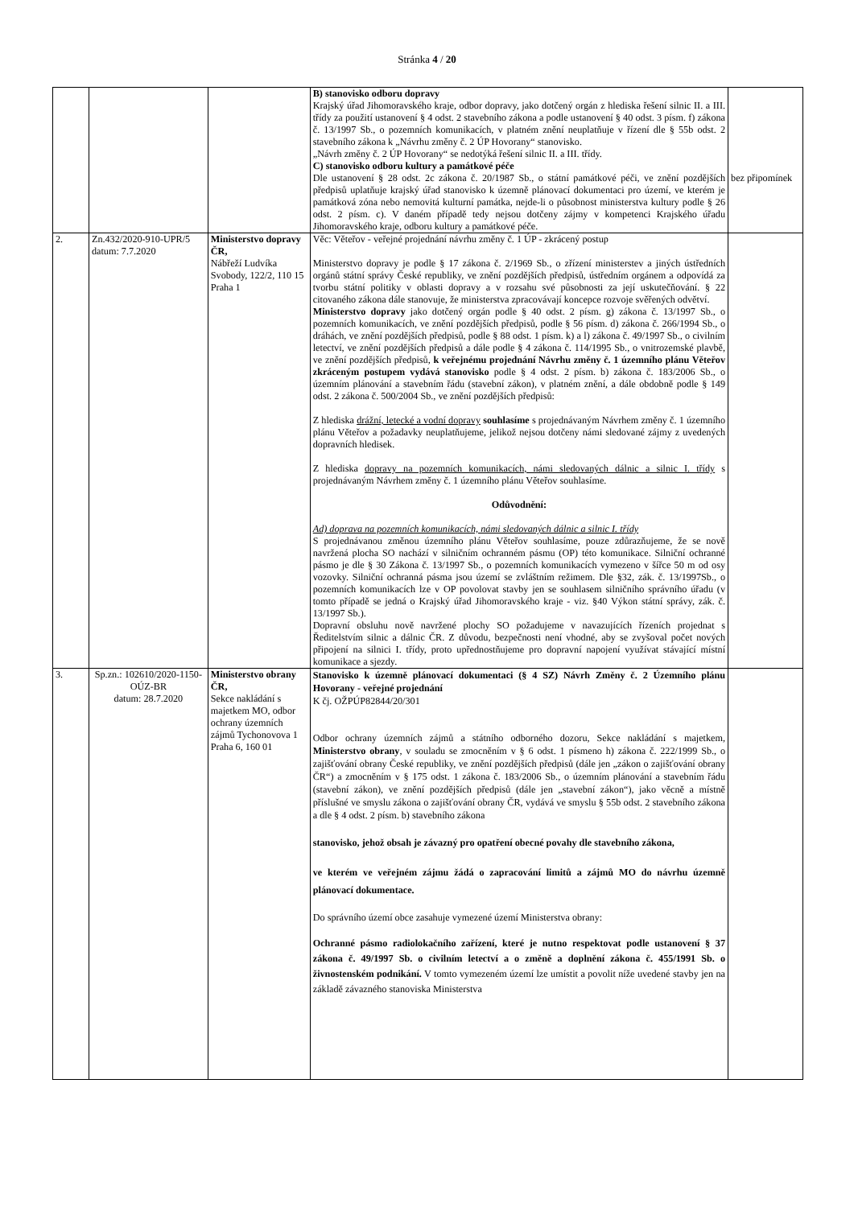Stránka 4 / 20
| | | | B) stanovisko odboru dopravy Krajský úřad Jihomoravského kraje, odbor dopravy, jako dotčený orgán z hlediska řešení silnic II. a III. třídy za použití ustanovení § 4 odst. 2 stavebního zákona a podle ustanovení § 40 odst. 3 písm. f) zákona č. 13/1997 Sb., o pozemních komunikacích, v platném znění neuplatňuje v řízení dle § 55b odst. 2 stavebního zákona k „Návrhu změny č. 2 ÚP Hovorany“ stanovisko. „Návrh změny č. 2 ÚP Hovorany“ se nedotýká řešení silnic II. a III. třídy. C) stanovisko odboru kultury a památkové péče Dle ustanovení § 28 odst. 2c zákona č. 20/1987 Sb., o státní památkové péči, ve znění pozdějších předpisů uplatňuje krajský úřad stanovisko k územně plánovací dokumentaci pro území, ve kterém je památková zóna nebo nemovitá kulturní památka, nejde-li o působnost ministerstva kultury podle § 26 odst. 2 písm. c). V daném případě tedy nejsou dotčeny zájmy v kompetenci Krajského úřadu Jihomoravského kraje, odboru kultury a památkové péče. | bez připomínek |
| 2. | Zn.432/2020-910-UPR/5 datum: 7.7.2020 | Ministerstvo dopravy ČR, Nábřeží Ludvíka Svobody, 122/2, 110 15 Praha 1 | Věc: Věteřov - veřejné projednání návrhu změny č. 1 ÚP - zkrácený postup Ministerstvo dopravy je podle § 17 zákona č. 2/1969 Sb., o zřízení ministerstev a jiných ústředních orgánů státní správy České republiky, ve znění pozdějších předpisů, ústředním orgánem a odpovídá za tvorbu státní politiky v oblasti dopravy a v rozsahu své působnosti za její uskutečňování. § 22 citovaného zákona dále stanovuje, že ministerstva zpracovávají koncepce rozvoje svěřených odvětví. Ministerstvo dopravy jako dotčený orgán podle § 40 odst. 2 písm. g) zákona č. 13/1997 Sb., o pozemních komunikacích, ve znění pozdějších předpisů, podle § 56 písm. d) zákona č. 266/1994 Sb., o dráhách, ve znění pozdějších předpisů, podle § 88 odst. 1 písm. k) a l) zákona č. 49/1997 Sb., o civilním letectví, ve znění pozdějších předpisů a dále podle § 4 zákona č. 114/1995 Sb., o vnitrozemské plavbě, ve znění pozdějších předpisů, k veřejnému projednání Návrhu změny č. 1 územního plánu Věteřov zkráceným postupem vydává stanovisko podle § 4 odst. 2 písm. b) zákona č. 183/2006 Sb., o územním plánování a stavebním řádu (stavební zákon), v platném znění, a dále obdobně podle § 149 odst. 2 zákona č. 500/2004 Sb., ve znění pozdějších předpisů: Z hlediska drážní, letecké a vodní dopravy souhlasíme s projednávaným Návrhem změny č. 1 územního plánu Věteřov a požadavky neuplatňujeme, jelikož nejsou dotčeny námi sledované zájmy z uvedených dopravních hledisek. Z hlediska dopravy na pozemních komunikacích, námi sledovaných dálnic a silnic I. třídy s projednávaným Návrhem změny č. 1 územního plánu Věteřov souhlasíme. Odůvodnění: Ad) doprava na pozemních komunikacích, námi sledovaných dálnic a silnic I. třídy S projednávanou změnou územního plánu Věteřov souhlasíme, pouze zdůrazňujeme, že se nově navržená plocha SO nachází v silničním ochranném pásmu (OP) této komunikace. Silniční ochranné pásmo je dle § 30 Zákona č. 13/1997 Sb., o pozemních komunikacích vymezeno v šířce 50 m od osy vozovky. Silniční ochranná pásma jsou území se zvláštním režimem. Dle §32, zák. č. 13/1997Sb., o pozemních komunikacích lze v OP povolovat stavby jen se souhlasem silničního správního úřadu (v tomto případě se jedná o Krajský úřad Jihomoravského kraje - viz. §40 Výkon státní správy, zák. č. 13/1997 Sb.). Dopravní obsluhu nově navržené plochy SO požadujeme v navazujících řízeních projednat s Ředitelstvím silnic a dálnic ČR. Z důvodu, bezpečnosti není vhodné, aby se zvyšoval počet nových připojení na silnici I. třídy, proto upřednostňujeme pro dopravní napojení využívat stávající místní komunikace a sjezdy. | |
| 3. | Sp.zn.: 102610/2020-1150-OÚZ-BR datum: 28.7.2020 | Ministerstvo obrany ČR, Sekce nakládání s majetkem MO, odbor ochrany územních zájmů Tychonovova 1 Praha 6, 160 01 | Stanovisko k územně plánovací dokumentaci (§ 4 SZ) Návrh Změny č. 2 Územního plánu Hovorany - veřejné projednání K čj. OŽPÚP82844/20/301 Odbor ochrany územních zájmů a státního odborného dozoru, Sekce nakládání s majetkem, Ministerstvo obrany , v souladu se zmocněním v § 6 odst. 1 písmeno h) zákona č. 222/1999 Sb., o zajišťování obrany České republiky, ve znění pozdějších předpisů (dále jen „zákon o zajišťování obrany ČR“) a zmocněním v § 175 odst. 1 zákona č. 183/2006 Sb., o územním plánování a stavebním řádu (stavební zákon), ve znění pozdějších předpisů (dále jen „stavební zákon“), jako věcně a místně příslušné ve smyslu zákona o zajišťování obrany ČR, vydává ve smyslu § 55b odst. 2 stavebního zákona a dle § 4 odst. 2 písm. b) stavebního zákona stanovisko, jehož obsah je závazný pro opatření obecné povahy dle stavebního zákona, ve kterém ve veřejném zájmu žádá o zapracování limitů a zájmů MO do návrhu územně plánovací dokumentace. Do správního území obce zasahuje vymezené území Ministerstva obrany: Ochranné pásmo radiolokačního zařízení, které je nutno respektovat podle ustanovení § 37 zákona č. 49/1997 Sb. o civilním letectví a o změně a doplnění zákona č. 455/1991 Sb. o živnostenském podnikání. V tomto vymezeném území lze umístit a povolit níže uvedené stavby jen na základě závazného stanoviska Ministerstva | |